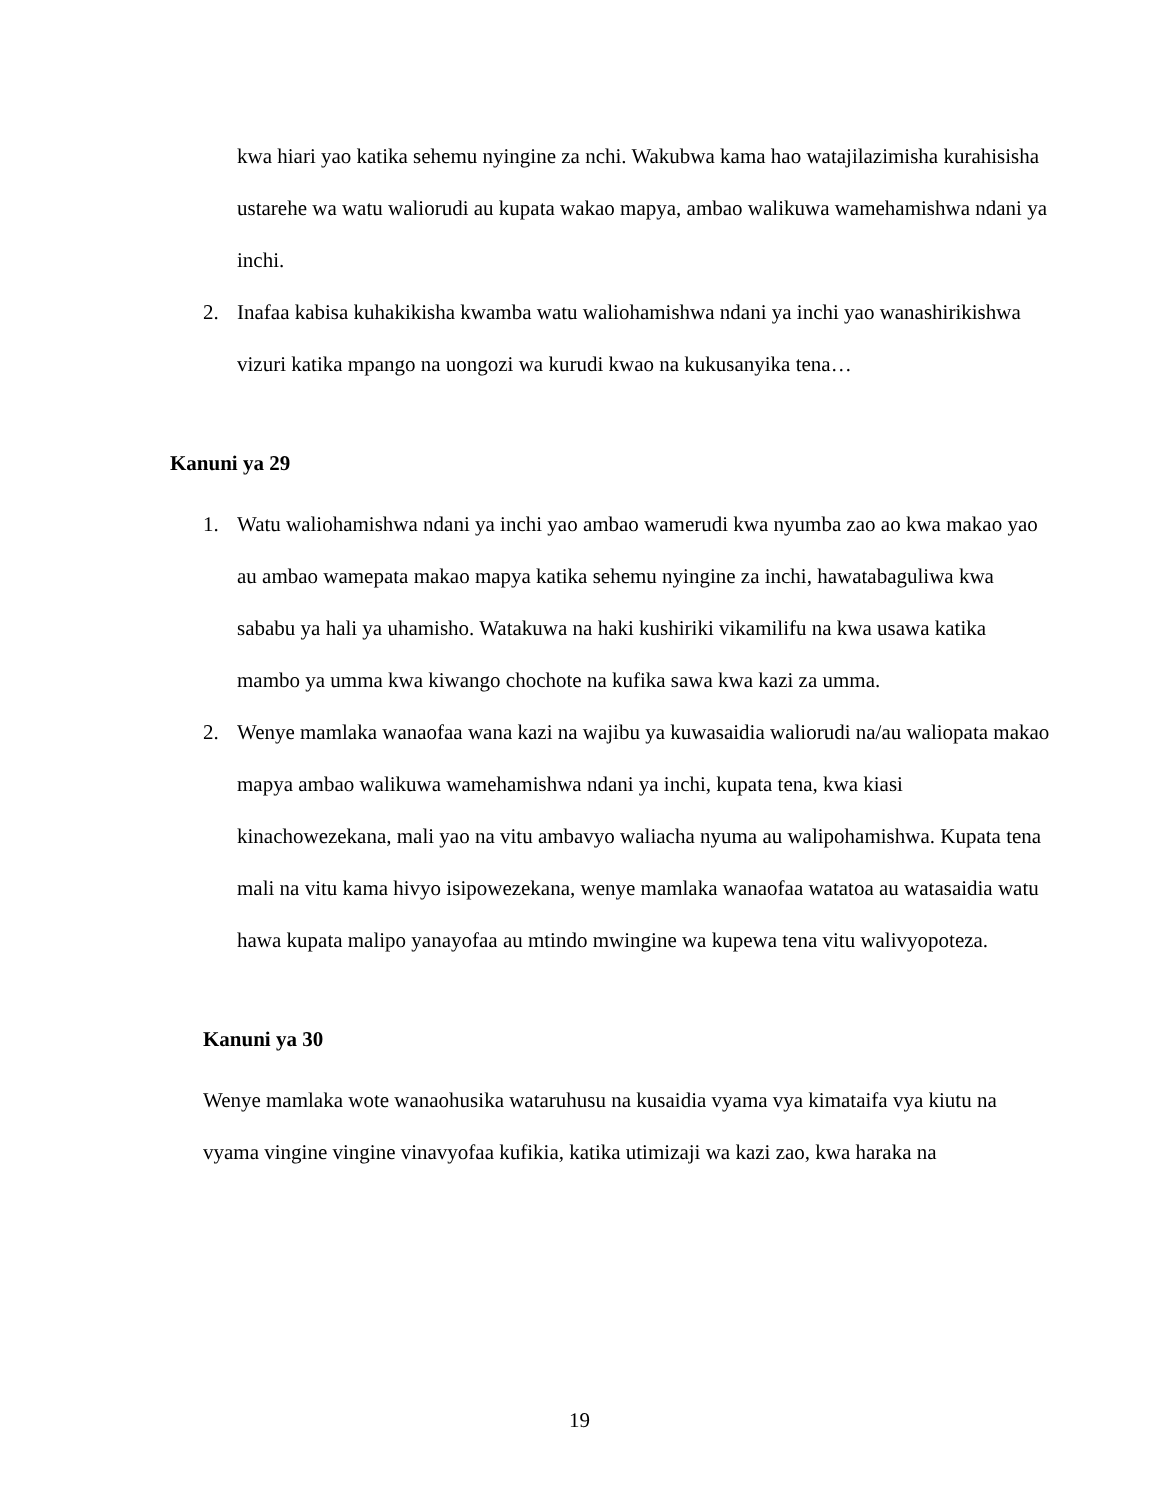kwa hiari yao katika sehemu nyingine za nchi. Wakubwa kama hao watajilazimisha kurahisisha ustarehe wa watu waliorudi au kupata wakao mapya, ambao walikuwa wamehamishwa ndani ya inchi.
2. Inafaa kabisa kuhakikisha kwamba watu waliohamishwa ndani ya inchi yao wanashirikishwa vizuri katika mpango na uongozi wa kurudi kwao na kukusanyika tena…
Kanuni ya 29
1. Watu waliohamishwa ndani ya inchi yao ambao wamerudi kwa nyumba zao ao kwa makao yao au ambao wamepata makao mapya katika sehemu nyingine za inchi, hawatabaguliwa kwa sababu ya hali ya uhamisho. Watakuwa na haki kushiriki vikamilifu na kwa usawa katika mambo ya umma kwa kiwango chochote na kufika sawa kwa kazi za umma.
2. Wenye mamlaka wanaofaa wana kazi na wajibu ya kuwasaidia waliorudi na/au waliopata makao mapya ambao walikuwa wamehamishwa ndani ya inchi, kupata tena, kwa kiasi kinachowezekana, mali yao na vitu ambavyo waliacha nyuma au walipohamishwa. Kupata tena mali na vitu kama hivyo isipowezekana, wenye mamlaka wanaofaa watatoa au watasaidia watu hawa kupata malipo yanayofaa au mtindo mwingine wa kupewa tena vitu walivyopoteza.
Kanuni ya 30
Wenye mamlaka wote wanaohusika wataruhusu na kusaidia vyama vya kimataifa vya kiutu na vyama vingine vingine vinavyofaa kufikia, katika utimizaji wa kazi zao, kwa haraka na
19